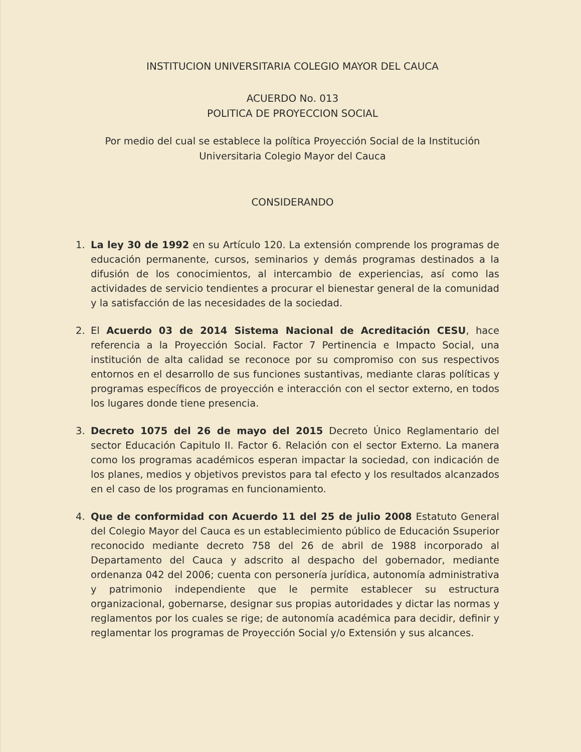INSTITUCION UNIVERSITARIA COLEGIO MAYOR DEL CAUCA
ACUERDO No. 013
POLITICA DE PROYECCION SOCIAL
Por medio del cual se establece la política Proyección Social de la Institución
Universitaria Colegio Mayor del Cauca
CONSIDERANDO
1. La ley 30 de 1992 en su Artículo 120. La extensión comprende los programas de educación permanente, cursos, seminarios y demás programas destinados a la difusión de los conocimientos, al intercambio de experiencias, así como las actividades de servicio tendientes a procurar el bienestar general de la comunidad y la satisfacción de las necesidades de la sociedad.
2. El Acuerdo 03 de 2014 Sistema Nacional de Acreditación CESU, hace referencia a la Proyección Social. Factor 7 Pertinencia e Impacto Social, una institución de alta calidad se reconoce por su compromiso con sus respectivos entornos en el desarrollo de sus funciones sustantivas, mediante claras políticas y programas específicos de proyección e interacción con el sector externo, en todos los lugares donde tiene presencia.
3. Decreto 1075 del 26 de mayo del 2015 Decreto Único Reglamentario del sector Educación Capitulo II. Factor 6. Relación con el sector Externo. La manera como los programas académicos esperan impactar la sociedad, con indicación de los planes, medios y objetivos previstos para tal efecto y los resultados alcanzados en el caso de los programas en funcionamiento.
4. Que de conformidad con Acuerdo 11 del 25 de julio 2008 Estatuto General del Colegio Mayor del Cauca es un establecimiento público de Educación Ssuperior reconocido mediante decreto 758 del 26 de abril de 1988 incorporado al Departamento del Cauca y adscrito al despacho del gobernador, mediante ordenanza 042 del 2006; cuenta con personería jurídica, autonomía administrativa y patrimonio independiente que le permite establecer su estructura organizacional, gobernarse, designar sus propias autoridades y dictar las normas y reglamentos por los cuales se rige; de autonomía académica para decidir, definir y reglamentar los programas de Proyección Social y/o Extensión y sus alcances.